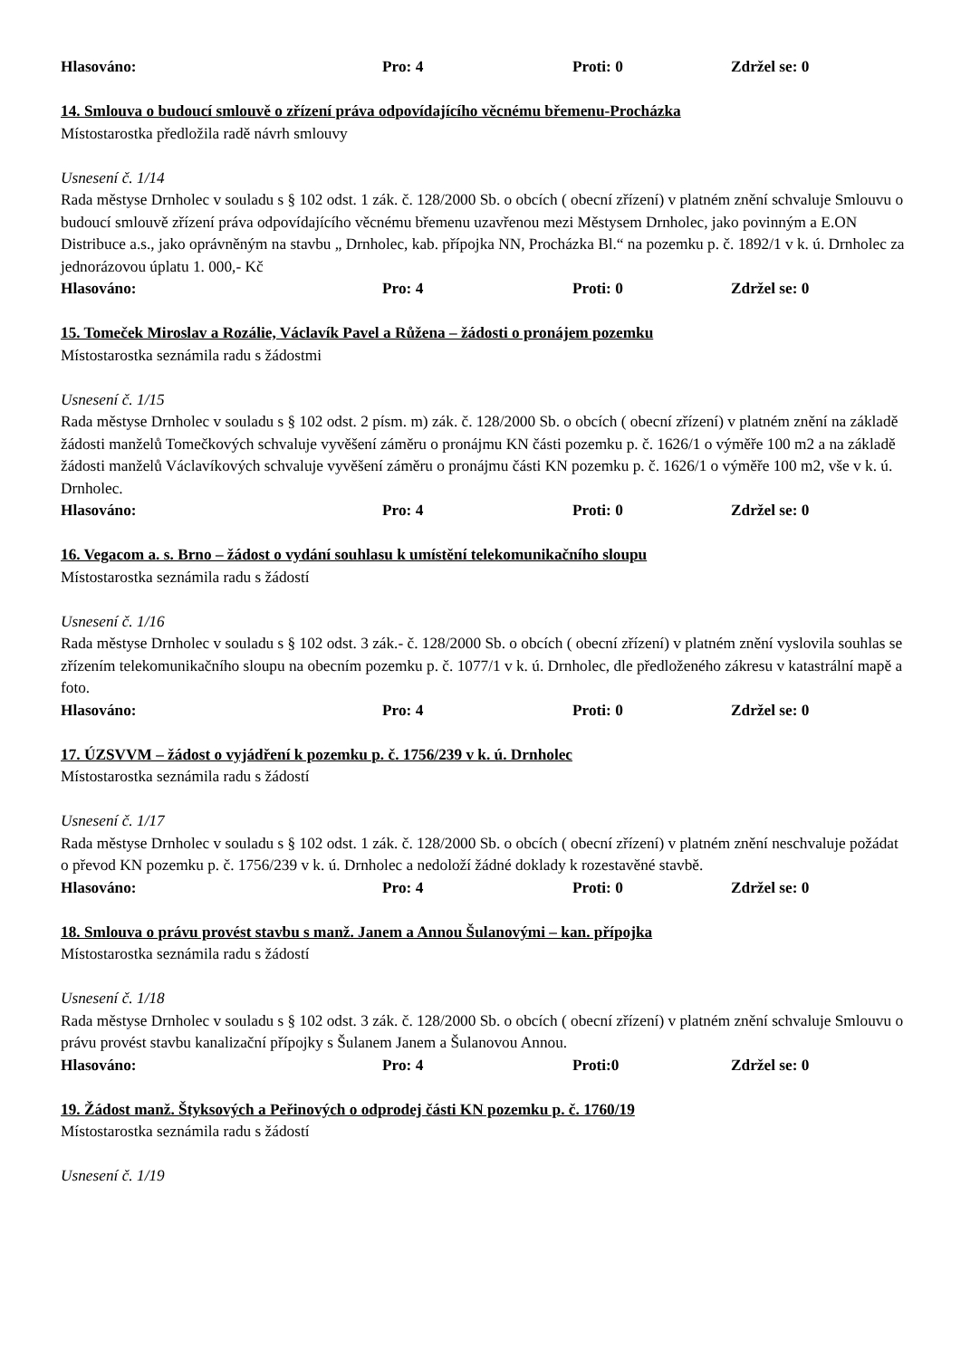Hlasováno: Pro: 4 Proti: 0 Zdržel se: 0
14. Smlouva o budoucí smlouvě o zřízení práva odpovídajícího věcnému břemenu-Procházka
Místostarostka předložila radě návrh smlouvy
Usnesení č. 1/14
Rada městyse Drnholec v souladu s § 102 odst. 1 zák. č. 128/2000 Sb. o obcích ( obecní zřízení) v platném znění schvaluje Smlouvu o budoucí smlouvě zřízení práva odpovídajícího věcnému břemenu uzavřenou mezi Městysem Drnholec, jako povinným a E.ON Distribuce a.s., jako oprávněným na stavbu „ Drnholec, kab. přípojka NN, Procházka Bl.“ na pozemku p. č. 1892/1 v k. ú. Drnholec za jednorázovou úplatu 1. 000,- Kč
Hlasováno: Pro: 4 Proti: 0 Zdržel se: 0
15. Tomeček Miroslav a Rozálie, Václavík Pavel a Růžena – žádosti o pronájem pozemku
Místostarostka seznámila radu s žádostmi
Usnesení č. 1/15
Rada městyse Drnholec v souladu s § 102 odst. 2 písm. m) zák. č. 128/2000 Sb. o obcích ( obecní zřízení) v platném znění na základě žádosti manželů Tomečkových schvaluje vyvěšení záměru o pronájmu KN části pozemku p. č. 1626/1 o výměře 100 m2 a na základě žádosti manželů Václavíkových schvaluje vyvěšení záměru o pronájmu části KN pozemku p. č. 1626/1 o výměře 100 m2, vše v k. ú. Drnholec.
Hlasováno: Pro: 4 Proti: 0 Zdržel se: 0
16. Vegacom a. s. Brno – žádost o vydání souhlasu k umístění telekomunikačního sloupu
Místostarostka seznámila radu s žádostí
Usnesení č. 1/16
Rada městyse Drnholec v souladu s § 102 odst. 3 zák.- č. 128/2000 Sb. o obcích ( obecní zřízení) v platném znění vyslovila souhlas se zřízením telekomunikačního sloupu na obecním pozemku p. č. 1077/1 v k. ú. Drnholec, dle předloženého zákresu v katastrální mapě a foto.
Hlasováno: Pro: 4 Proti: 0 Zdržel se: 0
17. ÚZSVVM – žádost o vyjádření k pozemku p. č. 1756/239 v k. ú. Drnholec
Místostarostka seznámila radu s žádostí
Usnesení č. 1/17
Rada městyse Drnholec v souladu s § 102 odst. 1 zák. č. 128/2000 Sb. o obcích ( obecní zřízení) v platném znění neschvaluje požádat o převod KN pozemku p. č. 1756/239 v k. ú. Drnholec a nedoloží žádné doklady k rozestavěné stavbě.
Hlasováno: Pro: 4 Proti: 0 Zdržel se: 0
18. Smlouva o právu provést stavbu s manž. Janem a Annou Šulanovými – kan. přípojka
Místostarostka seznámila radu s žádostí
Usnesení č. 1/18
Rada městyse Drnholec v souladu s § 102 odst. 3 zák. č. 128/2000 Sb. o obcích ( obecní zřízení) v platném znění schvaluje Smlouvu o právu provést stavbu kanalizační přípojky s Šulanem Janem a Šulanovou Annou.
Hlasováno: Pro: 4 Proti:0 Zdržel se: 0
19. Žádost manž. Štyksových a Peřinových o odprodej části KN pozemku p. č. 1760/19
Místostarostka seznámila radu s žádostí
Usnesení č. 1/19